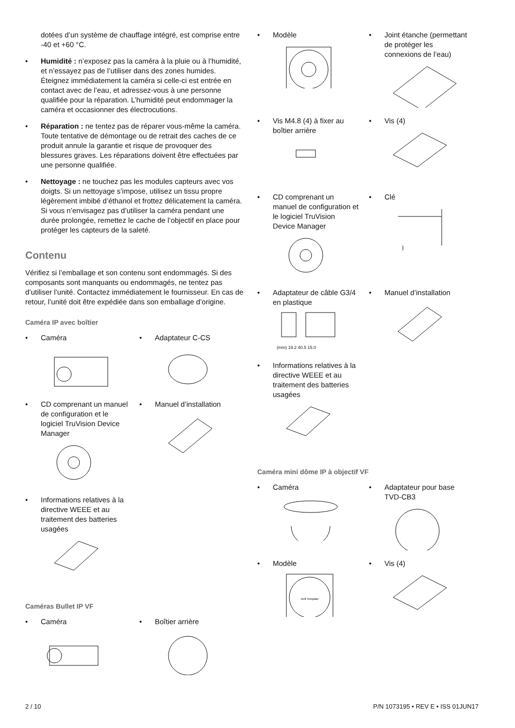dotées d’un système de chauffage intégré, est comprise entre -40 et +60 °C.
• Humidité : n’exposez pas la caméra à la pluie ou à l’humidité, et n’essayez pas de l’utiliser dans des zones humides. Éteignez immédiatement la caméra si celle-ci est entrée en contact avec de l’eau, et adressez-vous à une personne qualifiée pour la réparation. L’humidité peut endommager la caméra et occasionner des électrocutions.
• Réparation : ne tentez pas de réparer vous-même la caméra. Toute tentative de démontage ou de retrait des caches de ce produit annule la garantie et risque de provoquer des blessures graves. Les réparations doivent être effectuées par une personne qualifiée.
• Nettoyage : ne touchez pas les modules capteurs avec vos doigts. Si un nettoyage s’impose, utilisez un tissu propre légèrement imbibé d’éthanol et frottez délicatement la caméra. Si vous n’envisagez pas d’utiliser la caméra pendant une durée prolongée, remettez le cache de l’objectif en place pour protéger les capteurs de la saleté.
Contenu
Vérifiez si l’emballage et son contenu sont endommagés. Si des composants sont manquants ou endommagés, ne tentez pas d’utiliser l’unité. Contactez immédiatement le fournisseur. En cas de retour, l’unité doit être expédiée dans son emballage d’origine.
Caméra IP avec boîtier
• Caméra
• Adaptateur C-CS
• CD comprenant un manuel de configuration et le logiciel TruVision Device Manager
• Manuel d’installation
• Informations relatives à la directive WEEE et au traitement des batteries usagées
Caméras Bullet IP VF
• Caméra
• Boîtier arrière
• Modèle
• Joint étanche (permettant de protéger les connexions de l’eau)
• Vis M4.8 (4) à fixer au boîtier arrière
• Vis (4)
• CD comprenant un manuel de configuration et le logiciel TruVision Device Manager
• Clé
• Adaptateur de câble G3/4 en plastique
(mm) 19.2 40.5 15.0
• Manuel d’installation
• Informations relatives à la directive WEEE et au traitement des batteries usagées
Caméra mini dôme IP à objectif VF
• Caméra
• Adaptateur pour base TVD-CB3
• Modèle
Drill Template
• Vis (4)
2 / 10 P/N 1073195 • REV E • ISS 01JUN17